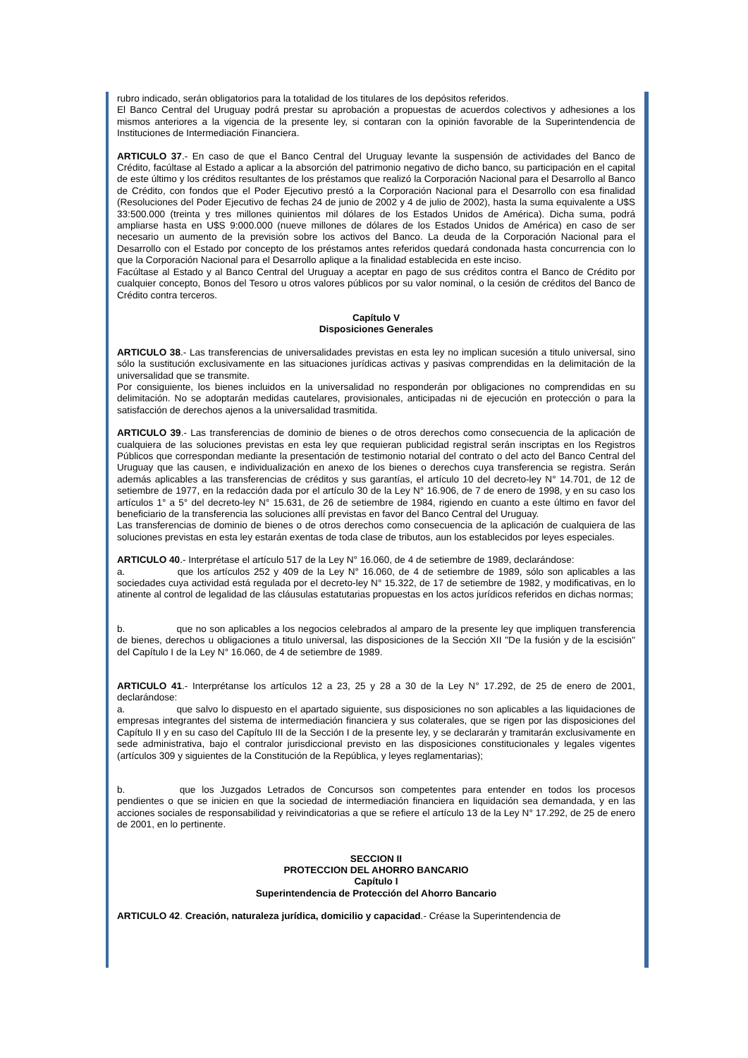rubro indicado, serán obligatorios para la totalidad de los titulares de los depósitos referidos.
El Banco Central del Uruguay podrá prestar su aprobación a propuestas de acuerdos colectivos y adhesiones a los mismos anteriores a la vigencia de la presente ley, si contaran con la opinión favorable de la Superintendencia de Instituciones de Intermediación Financiera.
ARTICULO 37.- En caso de que el Banco Central del Uruguay levante la suspensión de actividades del Banco de Crédito, facúltase al Estado a aplicar a la absorción del patrimonio negativo de dicho banco, su participación en el capital de este último y los créditos resultantes de los préstamos que realizó la Corporación Nacional para el Desarrollo al Banco de Crédito, con fondos que el Poder Ejecutivo prestó a la Corporación Nacional para el Desarrollo con esa finalidad (Resoluciones del Poder Ejecutivo de fechas 24 de junio de 2002 y 4 de julio de 2002), hasta la suma equivalente a U$S 33:500.000 (treinta y tres millones quinientos mil dólares de los Estados Unidos de América). Dicha suma, podrá ampliarse hasta en U$S 9:000.000 (nueve millones de dólares de los Estados Unidos de América) en caso de ser necesario un aumento de la previsión sobre los activos del Banco. La deuda de la Corporación Nacional para el Desarrollo con el Estado por concepto de los préstamos antes referidos quedará condonada hasta concurrencia con lo que la Corporación Nacional para el Desarrollo aplique a la finalidad establecida en este inciso.
Facúltase al Estado y al Banco Central del Uruguay a aceptar en pago de sus créditos contra el Banco de Crédito por cualquier concepto, Bonos del Tesoro u otros valores públicos por su valor nominal, o la cesión de créditos del Banco de Crédito contra terceros.
Capítulo V
Disposiciones Generales
ARTICULO 38.- Las transferencias de universalidades previstas en esta ley no implican sucesión a titulo universal, sino sólo la sustitución exclusivamente en las situaciones jurídicas activas y pasivas comprendidas en la delimitación de la universalidad que se transmite.
Por consiguiente, los bienes incluidos en la universalidad no responderán por obligaciones no comprendidas en su delimitación. No se adoptarán medidas cautelares, provisionales, anticipadas ni de ejecución en protección o para la satisfacción de derechos ajenos a la universalidad trasmitida.
ARTICULO 39.- Las transferencias de dominio de bienes o de otros derechos como consecuencia de la aplicación de cualquiera de las soluciones previstas en esta ley que requieran publicidad registral serán inscriptas en los Registros Públicos que correspondan mediante la presentación de testimonio notarial del contrato o del acto del Banco Central del Uruguay que las causen, e individualización en anexo de los bienes o derechos cuya transferencia se registra. Serán además aplicables a las transferencias de créditos y sus garantías, el artículo 10 del decreto-ley N° 14.701, de 12 de setiembre de 1977, en la redacción dada por el artículo 30 de la Ley N° 16.906, de 7 de enero de 1998, y en su caso los artículos 1° a 5° del decreto-ley N° 15.631, de 26 de setiembre de 1984, rigiendo en cuanto a este último en favor del beneficiario de la transferencia las soluciones allí previstas en favor del Banco Central del Uruguay.
Las transferencias de dominio de bienes o de otros derechos como consecuencia de la aplicación de cualquiera de las soluciones previstas en esta ley estarán exentas de toda clase de tributos, aun los establecidos por leyes especiales.
ARTICULO 40.- Interprétase el artículo 517 de la Ley N° 16.060, de 4 de setiembre de 1989, declarándose:
a. que los artículos 252 y 409 de la Ley N° 16.060, de 4 de setiembre de 1989, sólo son aplicables a las sociedades cuya actividad está regulada por el decreto-ley N° 15.322, de 17 de setiembre de 1982, y modificativas, en lo atinente al control de legalidad de las cláusulas estatutarias propuestas en los actos jurídicos referidos en dichas normas;
b. que no son aplicables a los negocios celebrados al amparo de la presente ley que impliquen transferencia de bienes, derechos u obligaciones a titulo universal, las disposiciones de la Sección XII "De la fusión y de la escisión" del Capítulo I de la Ley N° 16.060, de 4 de setiembre de 1989.
ARTICULO 41.- Interprétanse los artículos 12 a 23, 25 y 28 a 30 de la Ley N° 17.292, de 25 de enero de 2001, declarándose:
a. que salvo lo dispuesto en el apartado siguiente, sus disposiciones no son aplicables a las liquidaciones de empresas integrantes del sistema de intermediación financiera y sus colaterales, que se rigen por las disposiciones del Capítulo II y en su caso del Capítulo III de la Sección I de la presente ley, y se declararán y tramitarán exclusivamente en sede administrativa, bajo el contralor jurisdiccional previsto en las disposiciones constitucionales y legales vigentes (artículos 309 y siguientes de la Constitución de la República, y leyes reglamentarias);
b. que los Juzgados Letrados de Concursos son competentes para entender en todos los procesos pendientes o que se inicien en que la sociedad de intermediación financiera en liquidación sea demandada, y en las acciones sociales de responsabilidad y reivindicatorias a que se refiere el artículo 13 de la Ley N° 17.292, de 25 de enero de 2001, en lo pertinente.
SECCION II
PROTECCION DEL AHORRO BANCARIO
Capítulo I
Superintendencia de Protección del Ahorro Bancario
ARTICULO 42. Creación, naturaleza jurídica, domicilio y capacidad.- Créase la Superintendencia de